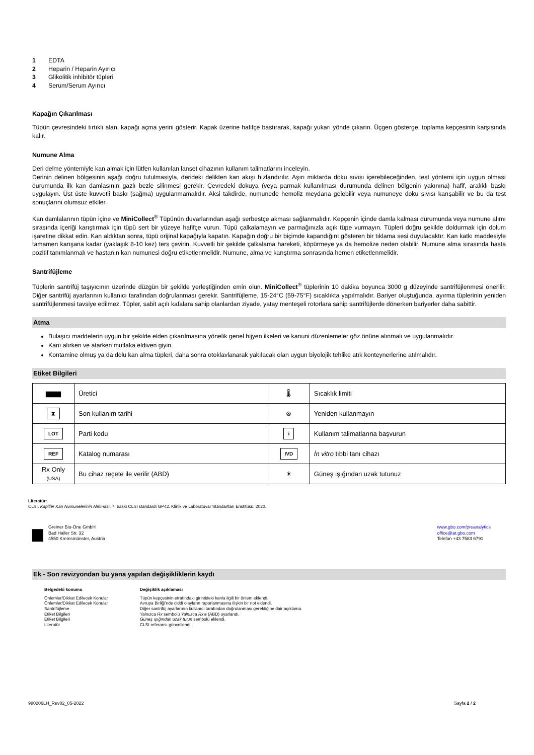1 EDTA
2 Heparin / Heparin Ayırıcı
3 Glikolitik inhibitör tüpleri
4 Serum/Serum Ayırıcı
Kapağın Çıkarılması
Tüpün çevresindeki tırtıklı alan, kapağı açma yerini gösterir. Kapak üzerine hafifçe bastırarak, kapağı yukarı yönde çıkarın. Üçgen gösterge, toplama kepçesinin karşısında kalır.
Numune Alma
Deri delme yöntemiyle kan almak için lütfen kullanılan lanset cihazının kullanım talimatlarını inceleyin.
Derinin delinen bölgesinin aşağı doğru tutulmasıyla, derideki delikten kan akışı hızlandırılır. Aşırı miktarda doku sıvısı içerebileceğinden, test yöntemi için uygun olması durumunda ilk kan damlasının gazlı bezle silinmesi gerekir. Çevredeki dokuya (veya parmak kullanılması durumunda delinen bölgenin yakınına) hafif, aralıklı baskı uygulayın. Üst üste kuvvetli baskı (sağma) uygulanmamalıdır. Aksi takdirde, numunede hemoliz meydana gelebilir veya numuneye doku sıvısı karışabilir ve bu da test sonuçlarını olumsuz etkiler.
Kan damlalarının tüpün içine ve MiniCollect<sup>®</sup> Tüpünün duvarlarından aşağı serbestçe akması sağlanmalıdır. Kepçenin içinde damla kalması durumunda veya numune alımı sırasında içeriği karıştırmak için tüpü sert bir yüzeye hafifçe vurun. Tüpü çalkalamayın ve parmağınızla açık tüpe vurmayın. Tüpleri doğru şekilde doldurmak için dolum işaretine dikkat edin. Kan aldıktan sonra, tüpü orijinal kapağıyla kapatın. Kapağın doğru bir biçimde kapandığını gösteren bir tıklama sesi duyulacaktır. Kan katkı maddesiyle tamamen karışana kadar (yaklaşık 8-10 kez) ters çevirin. Kuvvetli bir şekilde çalkalama hareketi, köpürmeye ya da hemolize neden olabilir. Numune alma sırasında hasta pozitif tanımlanmalı ve hastanın kan numunesi doğru etiketlenmelidir. Numune, alma ve karıştırma sonrasında hemen etiketlenmelidir.
Santrifüjleme
Tüplerin santrifüj taşıyıcının üzerinde düzgün bir şekilde yerleştiğinden emin olun. MiniCollect<sup>®</sup> tüplerinin 10 dakika boyunca 3000 g düzeyinde santrifüjlenmesi önerilir. Diğer santrifüj ayarlarının kullanıcı tarafından doğrulanması gerekir. Santrifüjleme, 15-24°C (59-75°F) sıcaklıkta yapılmalıdır. Bariyer oluştuğunda, ayırma tüplerinin yeniden santrifüjlenmesi tavsiye edilmez. Tüpler, sabit açılı kafalara sahip olanlardan ziyade, yatay menteşeli rotorlara sahip santrifüjlerde dönerken bariyerler daha sabittir.
Atma
Bulaşıcı maddelerin uygun bir şekilde elden çıkarılmasına yönelik genel hijyen ilkeleri ve kanuni düzenlemeler göz önüne alınmalı ve uygulanmalıdır.
Kanı alırken ve atarken mutlaka eldiven giyin.
Kontamine olmuş ya da dolu kan alma tüpleri, daha sonra otoklavlanarak yakılacak olan uygun biyolojik tehlike atık konteynerlerine atılmalıdır.
Etiket Bilgileri
| ▆▆▆ | Üretici | 🌡 | Sıcaklık limiti |
| ⧗ | Son kullanım tarihi | ⊗ | Yeniden kullanmayın |
| LOT | Parti kodu | i | Kullanım talimatlarına başvurun |
| REF | Katalog numarası | IVD | İn vitro tıbbi tanı cihazı |
| Rx Only (USA) | Bu cihaz reçete ile verilir (ABD) | ☀ | Güneş ışığından uzak tutunuz |
Literatür:
CLSI. Kapiller Kan Numunelerinin Alınması. 7. baskı CLSI standardı GP42. Klinik ve Laboratuvar Standartları Enstitüsü; 2020.
▆
Greiner Bio-One GmbH
Bad Haller Str. 32
4550 Kremsmünster, Austria
www.gbo.com/preanalytics
office@at.gbo.com
Telefon +43 7583 6791
Ek - Son revizyondan bu yana yapılan değişikliklerin kaydı
Belgedeki konumu Değişiklik açıklaması Önlemler/Dikkat Edilecek Konular Tüpün kepçesinin etrafındaki girintideki kanla ilgili bir önlem eklendi. Önlemler/Dikkat Edilecek Konular Avrupa Birliği'nde ciddi olayların raporlanmasına ilişkin bir not eklendi. Santrifüjleme Diğer santrifüj ayarlarının kullanıcı tarafından doğrulanması gerektiğine dair açıklama. Etiket Bilgileri Yalnızca Rx sembolü Yalnızca Rx'e (ABD) uyarlandı. Etiket Bilgileri Güneş ışığından uzak tutun sembolü eklendi. Literatür CLSI referansı güncellendi.
980206LH_Rev02_05-2022 Sayfa 2 / 2